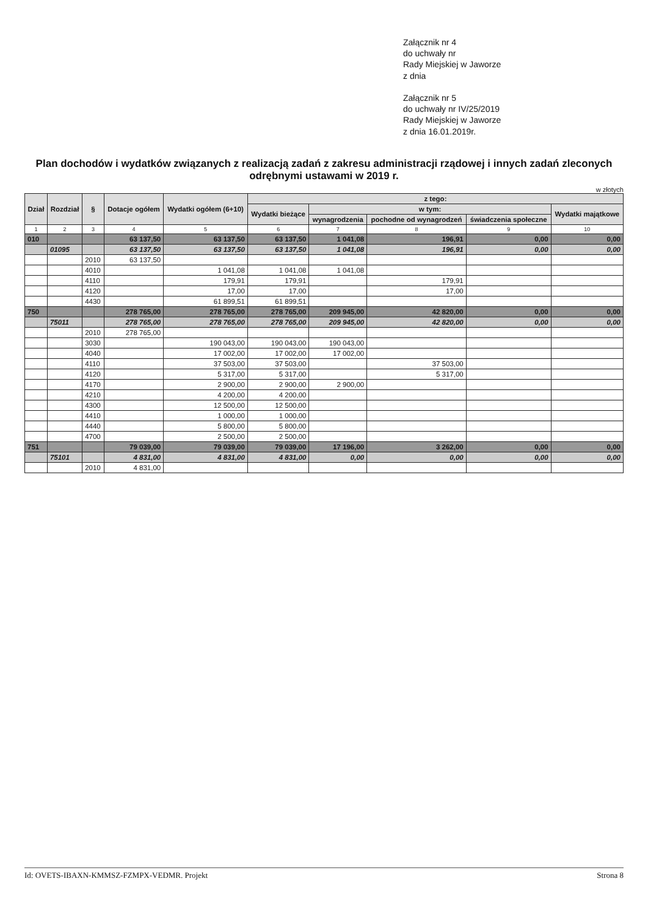Załącznik nr 4
do uchwały nr
Rady Miejskiej w Jaworze
z dnia
Załącznik nr 5
do uchwały nr IV/25/2019
Rady Miejskiej w Jaworze
z dnia 16.01.2019r.
Plan dochodów i wydatków związanych z realizacją zadań z zakresu administracji rządowej i innych zadań zleconych odrębnymi ustawami w 2019 r.
w złotych
| Dział | Rozdział | § | Dotacje ogółem | Wydatki ogółem (6+10) | z tego: | | | | |
| --- | --- | --- | --- | --- | --- | --- | --- | --- | --- |
| | | | | | Wydatki bieżące | w tym: | | | Wydatki majątkowe |
| | | | | | | wynagrodzenia | pochodne od wynagrodzeń | świadczenia społeczne | |
| 1 | 2 | 3 | 4 | 5 | 6 | 7 | 8 | 9 | 10 |
| 010 | | | 63 137,50 | 63 137,50 | 63 137,50 | 1 041,08 | 196,91 | 0,00 | 0,00 |
| | 01095 | | 63 137,50 | 63 137,50 | 63 137,50 | 1 041,08 | 196,91 | 0,00 | 0,00 |
| | | 2010 | 63 137,50 | | | | | | |
| | | 4010 | | 1 041,08 | 1 041,08 | 1 041,08 | | | |
| | | 4110 | | 179,91 | 179,91 | | 179,91 | | |
| | | 4120 | | 17,00 | 17,00 | | 17,00 | | |
| | | 4430 | | 61 899,51 | 61 899,51 | | | | |
| 750 | | | 278 765,00 | 278 765,00 | 278 765,00 | 209 945,00 | 42 820,00 | 0,00 | 0,00 |
| | 75011 | | 278 765,00 | 278 765,00 | 278 765,00 | 209 945,00 | 42 820,00 | 0,00 | 0,00 |
| | | 2010 | 278 765,00 | | | | | | |
| | | 3030 | | 190 043,00 | 190 043,00 | 190 043,00 | | | |
| | | 4040 | | 17 002,00 | 17 002,00 | 17 002,00 | | | |
| | | 4110 | | 37 503,00 | 37 503,00 | | 37 503,00 | | |
| | | 4120 | | 5 317,00 | 5 317,00 | | 5 317,00 | | |
| | | 4170 | | 2 900,00 | 2 900,00 | 2 900,00 | | | |
| | | 4210 | | 4 200,00 | 4 200,00 | | | | |
| | | 4300 | | 12 500,00 | 12 500,00 | | | | |
| | | 4410 | | 1 000,00 | 1 000,00 | | | | |
| | | 4440 | | 5 800,00 | 5 800,00 | | | | |
| | | 4700 | | 2 500,00 | 2 500,00 | | | | |
| 751 | | | 79 039,00 | 79 039,00 | 79 039,00 | 17 196,00 | 3 262,00 | 0,00 | 0,00 |
| | 75101 | | 4 831,00 | 4 831,00 | 4 831,00 | 0,00 | 0,00 | 0,00 | 0,00 |
| | | 2010 | 4 831,00 | | | | | | |
Id: OVETS-IBAXN-KMMSZ-FZMPX-VEDMR. Projekt Strona 8